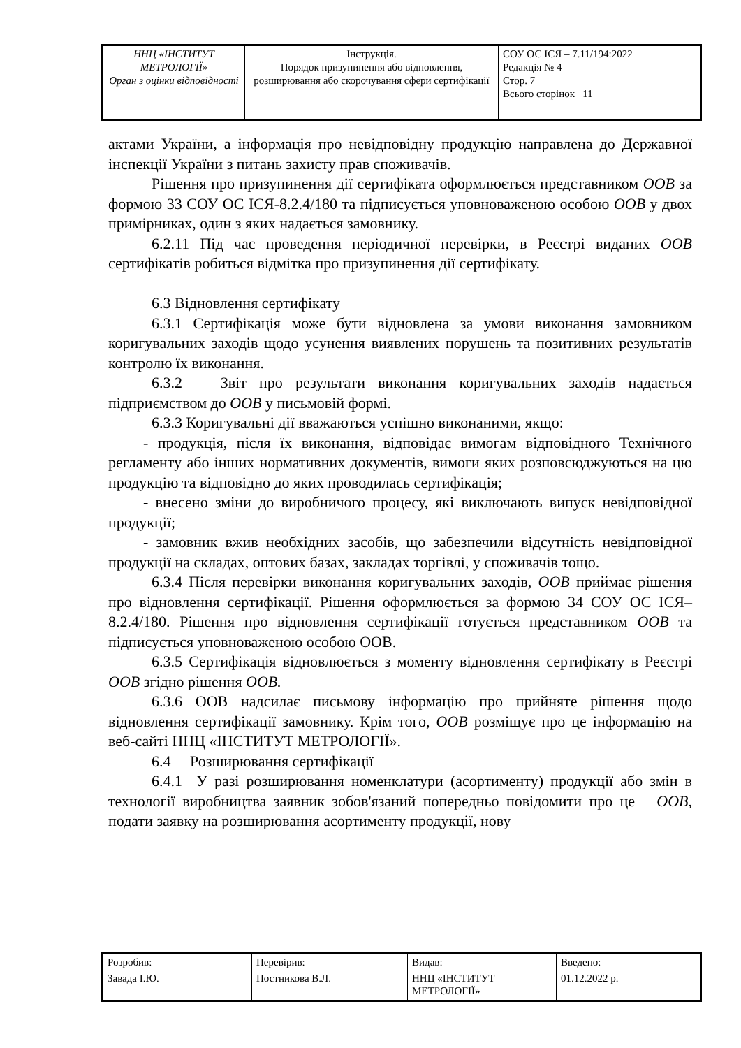| ННЦ «ІНСТИТУТ МЕТРОЛОГІЇ» Орган з оцінки відповідності | Інструкція. Порядок призупинення або відновлення, розширювання або скорочування сфери сертифікації | СОУ ОС ІСЯ – 7.11/194:2022 Редакція № 4 Стор. 7 Всього сторінок 11 |
актами України, а інформація про невідповідну продукцію направлена до Державної інспекції України з питань захисту прав споживачів.
Рішення про призупинення дії сертифіката оформлюється представником ООВ за формою 33 СОУ ОС ІСЯ-8.2.4/180 та підписується уповноваженою особою ООВ у двох примірниках, один з яких надається замовнику.
6.2.11 Під час проведення періодичної перевірки, в Реєстрі виданих ООВ сертифікатів робиться відмітка про призупинення дії сертифікату.
6.3 Відновлення сертифікату
6.3.1 Сертифікація може бути відновлена за умови виконання замовником коригувальних заходів щодо усунення виявлених порушень та позитивних результатів контролю їх виконання.
6.3.2 Звіт про результати виконання коригувальних заходів надається підприємством до ООВ у письмовій формі.
6.3.3 Коригувальні дії вважаються успішно виконаними, якщо:
- продукція, після їх виконання, відповідає вимогам відповідного Технічного регламенту або інших нормативних документів, вимоги яких розповсюджуються на цю продукцію та відповідно до яких проводилась сертифікація;
- внесено зміни до виробничого процесу, які виключають випуск невідповідної продукції;
- замовник вжив необхідних засобів, що забезпечили відсутність невідповідної продукції на складах, оптових базах, закладах торгівлі, у споживачів тощо.
6.3.4 Після перевірки виконання коригувальних заходів, ООВ приймає рішення про відновлення сертифікації. Рішення оформлюється за формою 34 СОУ ОС ІСЯ–8.2.4/180. Рішення про відновлення сертифікації готується представником ООВ та підписується уповноваженою особою ООВ.
6.3.5 Сертифікація відновлюється з моменту відновлення сертифікату в Реєстрі ООВ згідно рішення ООВ.
6.3.6 ООВ надсилає письмову інформацію про прийняте рішення щодо відновлення сертифікації замовнику. Крім того, ООВ розміщує про це інформацію на веб-сайті ННЦ «ІНСТИТУТ МЕТРОЛОГІЇ».
6.4 Розширювання сертифікації
6.4.1 У разі розширювання номенклатури (асортименту) продукції або змін в технології виробництва заявник зобов'язаний попередньо повідомити про це ООВ, подати заявку на розширювання асортименту продукції, нову
| Розробив: | Перевірив: | Видав: | Введено: |
| Завада І.Ю. | Постникова В.Л. | ННЦ «ІНСТИТУТ МЕТРОЛОГІЇ» | 01.12.2022 р. |